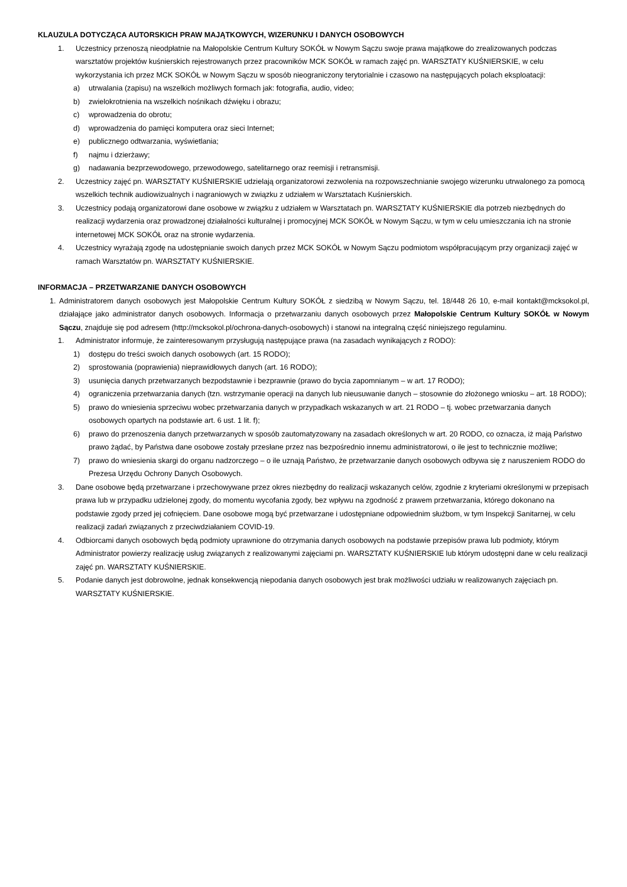KLAUZULA DOTYCZĄCA AUTORSKICH PRAW MAJĄTKOWYCH, WIZERUNKU I DANYCH OSOBOWYCH
1. Uczestnicy przenoszą nieodpłatnie na Małopolskie Centrum Kultury SOKÓŁ w Nowym Sączu swoje prawa majątkowe do zrealizowanych podczas warsztatów projektów kuśnierskich rejestrowanych przez pracowników MCK SOKÓŁ w ramach zajęć pn. WARSZTATY KUŚNIERSKIE, w celu wykorzystania ich przez MCK SOKÓŁ w Nowym Sączu w sposób nieograniczony terytorialnie i czasowo na następujących polach eksploatacji:
a) utrwalania (zapisu) na wszelkich możliwych formach jak: fotografia, audio, video;
b) zwielokrotnienia na wszelkich nośnikach dźwięku i obrazu;
c) wprowadzenia do obrotu;
d) wprowadzenia do pamięci komputera oraz sieci Internet;
e) publicznego odtwarzania, wyświetlania;
f) najmu i dzierżawy;
g) nadawania bezprzewodowego, przewodowego, satelitarnego oraz reemisji i retransmisji.
2. Uczestnicy zajęć pn. WARSZTATY KUŚNIERSKIE udzielają organizatorowi zezwolenia na rozpowszechnianie swojego wizerunku utrwalonego za pomocą wszelkich technik audiowizualnych i nagraniowych w związku z udziałem w Warsztatach Kuśnierskich.
3. Uczestnicy podają organizatorowi dane osobowe w związku z udziałem w Warsztatach pn. WARSZTATY KUŚNIERSKIE dla potrzeb niezbędnych do realizacji wydarzenia oraz prowadzonej działalności kulturalnej i promocyjnej MCK SOKÓŁ w Nowym Sączu, w tym w celu umieszczania ich na stronie internetowej MCK SOKÓŁ oraz na stronie wydarzenia.
4. Uczestnicy wyrażają zgodę na udostępnianie swoich danych przez MCK SOKÓŁ w Nowym Sączu podmiotom współpracującym przy organizacji zajęć w ramach Warsztatów pn. WARSZTATY KUŚNIERSKIE.
INFORMACJA – PRZETWARZANIE DANYCH OSOBOWYCH
1. Administratorem danych osobowych jest Małopolskie Centrum Kultury SOKÓŁ z siedzibą w Nowym Sączu, tel. 18/448 26 10, e-mail kontakt@mcksokol.pl, działające jako administrator danych osobowych. Informacja o przetwarzaniu danych osobowych przez Małopolskie Centrum Kultury SOKÓŁ w Nowym Sączu, znajduje się pod adresem (http://mcksokol.pl/ochrona-danych-osobowych) i stanowi na integralną część niniejszego regulaminu.
1. Administrator informuje, że zainteresowanym przysługują następujące prawa (na zasadach wynikających z RODO):
1) dostępu do treści swoich danych osobowych (art. 15 RODO);
2) sprostowania (poprawienia) nieprawidłowych danych (art. 16 RODO);
3) usunięcia danych przetwarzanych bezpodstawnie i bezprawnie (prawo do bycia zapomnianym – w art. 17 RODO);
4) ograniczenia przetwarzania danych (tzn. wstrzymanie operacji na danych lub nieusuwanie danych – stosownie do złożonego wniosku – art. 18 RODO);
5) prawo do wniesienia sprzeciwu wobec przetwarzania danych w przypadkach wskazanych w art. 21 RODO – tj. wobec przetwarzania danych osobowych opartych na podstawie art. 6 ust. 1 lit. f);
6) prawo do przenoszenia danych przetwarzanych w sposób zautomatyzowany na zasadach określonych w art. 20 RODO, co oznacza, iż mają Państwo prawo żądać, by Państwa dane osobowe zostały przesłane przez nas bezpośrednio innemu administratorowi, o ile jest to technicznie możliwe;
7) prawo do wniesienia skargi do organu nadzorczego – o ile uznają Państwo, że przetwarzanie danych osobowych odbywa się z naruszeniem RODO do Prezesa Urzędu Ochrony Danych Osobowych.
3. Dane osobowe będą przetwarzane i przechowywane przez okres niezbędny do realizacji wskazanych celów, zgodnie z kryteriami określonymi w przepisach prawa lub w przypadku udzielonej zgody, do momentu wycofania zgody, bez wpływu na zgodność z prawem przetwarzania, którego dokonano na podstawie zgody przed jej cofnięciem. Dane osobowe mogą być przetwarzane i udostępniane odpowiednim służbom, w tym Inspekcji Sanitarnej, w celu realizacji zadań związanych z przeciwdziałaniem COVID-19.
4. Odbiorcami danych osobowych będą podmioty uprawnione do otrzymania danych osobowych na podstawie przepisów prawa lub podmioty, którym Administrator powierzy realizację usług związanych z realizowanymi zajęciami pn. WARSZTATY KUŚNIERSKIE lub którym udostępni dane w celu realizacji zajęć pn. WARSZTATY KUŚNIERSKIE.
5. Podanie danych jest dobrowolne, jednak konsekwencją niepodania danych osobowych jest brak możliwości udziału w realizowanych zajęciach pn. WARSZTATY KUŚNIERSKIE.